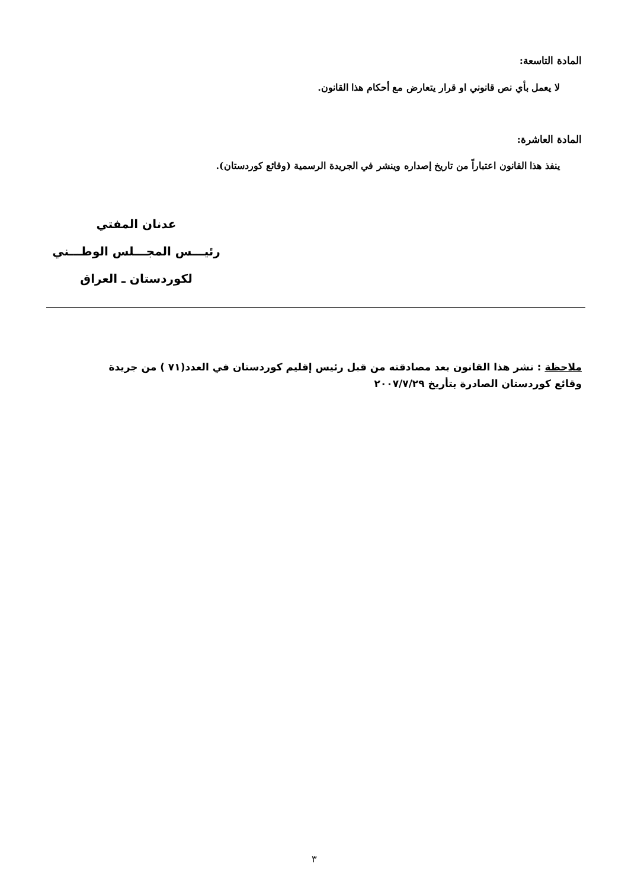المادة التاسعة:
لا يعمل بأي نص قانوني او قرار يتعارض مع أحكام هذا القانون.
المادة العاشرة:
ينفذ هذا القانون اعتباراً من تاريخ إصداره وينشر في الجريدة الرسمية (وقائع كوردستان).
عدنان المفتي
رئيـــس المجـــلس الوطـــني
لكوردستان ـ العراق
ملاحظة : نشر هذا القانون بعد مصادقته من قبل رئيس إقليم كوردستان في العدد(٧١ ) من جريدة وقائع كوردستان الصادرة بتأريخ ٢٠٠٧/٧/٢٩
٣